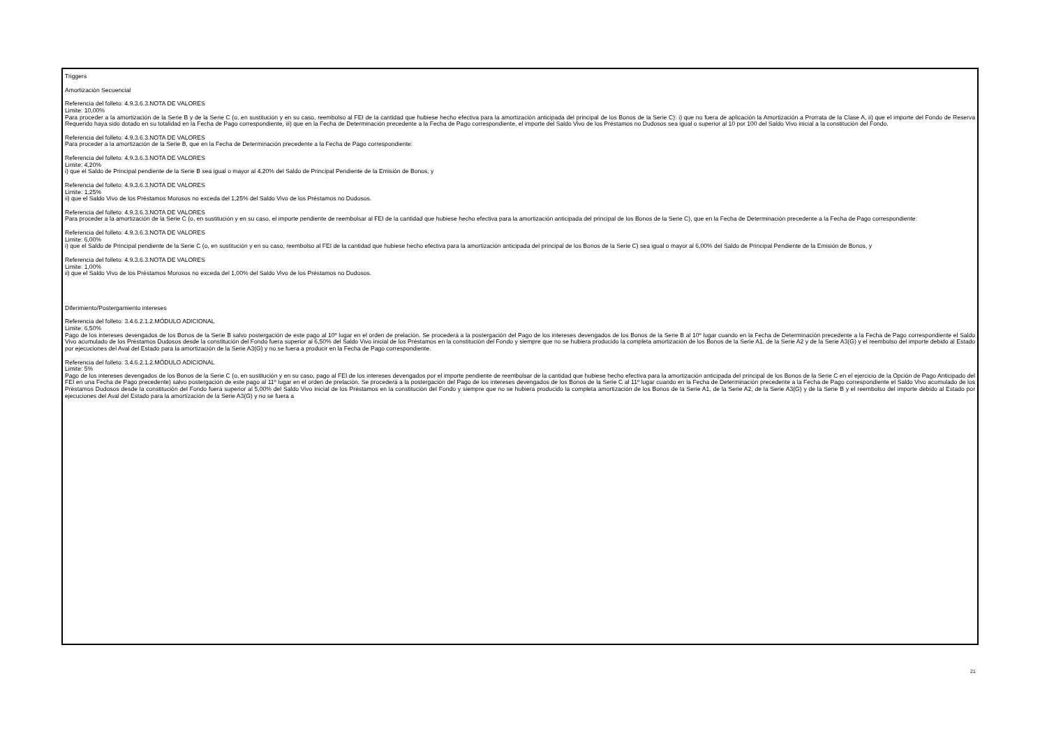Triggers
Amortización Secuencial
Referencia del folleto: 4.9.3.6.3.NOTA DE VALORES
Limite: 10,00%
Para proceder a la amortización de la Serie B y de la Serie C (o, en sustitución y en su caso, reembolso al FEI de la cantidad que hubiese hecho efectiva para la amortización anticipada del principal de los Bonos de la Serie C): i) que no fuera de aplicación la Amortización a Prorrata de la Clase A, ii) que el importe del Fondo de Reserva Requerido haya sido dotado en su totalidad en la Fecha de Pago correspondiente, iii) que en la Fecha de Determinación precedente a la Fecha de Pago correspondiente, el importe del Saldo Vivo de los Préstamos no Dudosos sea igual o superior al 10 por 100 del Saldo Vivo inicial a la constitución del Fondo.
Referencia del folleto: 4.9.3.6.3.NOTA DE VALORES
Para proceder a la amortización de la Serie B, que en la Fecha de Determinación precedente a la Fecha de Pago correspondiente:
Referencia del folleto: 4.9.3.6.3.NOTA DE VALORES
Limite: 4,20%
i) que el Saldo de Principal pendiente de la Serie B sea igual o mayor al 4,20% del Saldo de Principal Pendiente de la Emisión de Bonos, y
Referencia del folleto: 4.9.3.6.3.NOTA DE VALORES
Limite: 1,25%
ii) que el Saldo Vivo de los Préstamos Morosos no exceda del 1,25% del Saldo Vivo de los Préstamos no Dudosos.
Referencia del folleto: 4.9.3.6.3.NOTA DE VALORES
Para proceder a la amortización de la Serie C (o, en sustitución y en su caso, el importe pendiente de reembolsar al FEI de la cantidad que hubiese hecho efectiva para la amortización anticipada del principal de los Bonos de la Serie C), que en la Fecha de Determinación precedente a la Fecha de Pago correspondiente:
Referencia del folleto: 4.9.3.6.3.NOTA DE VALORES
Limite: 6,00%
i) que el Saldo de Principal pendiente de la Serie C (o, en sustitución y en su caso, reembolso al FEI de la cantidad que hubiese hecho efectiva para la amortización anticipada del principal de los Bonos de la Serie C) sea igual o mayor al 6,00% del Saldo de Principal Pendiente de la Emisión de Bonos, y
Referencia del folleto: 4.9.3.6.3.NOTA DE VALORES
Limite: 1,00%
ii) que el Saldo Vivo de los Préstamos Morosos no exceda del 1,00% del Saldo Vivo de los Préstamos no Dudosos.
Diferimiento/Postergamiento intereses
Referencia del folleto: 3.4.6.2.1.2.MÓDULO ADICIONAL
Limite: 6,50%
Pago de los intereses devengados de los Bonos de la Serie B salvo postergación de este pago al 10º lugar en el orden de prelación. Se procederá a la postergación del Pago de los intereses devengados de los Bonos de la Serie B al 10º lugar cuando en la Fecha de Determinación precedente a la Fecha de Pago correspondiente el Saldo Vivo acumulado de los Préstamos Dudosos desde la constitución del Fondo fuera superior al 6,50% del Saldo Vivo inicial de los Préstamos en la constitución del Fondo y siempre que no se hubiera producido la completa amortización de los Bonos de la Serie A1, de la Serie A2 y de la Serie A3(G) y el reembolso del importe debido al Estado por ejecuciones del Aval del Estado para la amortización de la Serie A3(G) y no se fuera a producir en la Fecha de Pago correspondiente.
Referencia del folleto: 3.4.6.2.1.2.MÓDULO ADICIONAL
Limite: 5%
Pago de los intereses devengados de los Bonos de la Serie C (o, en sustitución y en su caso, pago al FEI de los intereses devengados por el importe pendiente de reembolsar de la cantidad que hubiese hecho efectiva para la amortización anticipada del principal de los Bonos de la Serie C en el ejercicio de la Opción de Pago Anticipado del FEI en una Fecha de Pago precedente) salvo postergación de este pago al 11º lugar en el orden de prelación. Se procederá a la postergación del Pago de los intereses devengados de los Bonos de la Serie C al 11º lugar cuando en la Fecha de Determinación precedente a la Fecha de Pago correspondiente el Saldo Vivo acumulado de los Préstamos Dudosos desde la constitución del Fondo fuera superior al 5,00% del Saldo Vivo inicial de los Préstamos en la constitución del Fondo y siempre que no se hubiera producido la completa amortización de los Bonos de la Serie A1, de la Serie A2, de la Serie A3(G) y de la Serie B y el reembolso del importe debido al Estado por ejecuciones del Aval del Estado para la amortización de la Serie A3(G) y no se fuera a
21